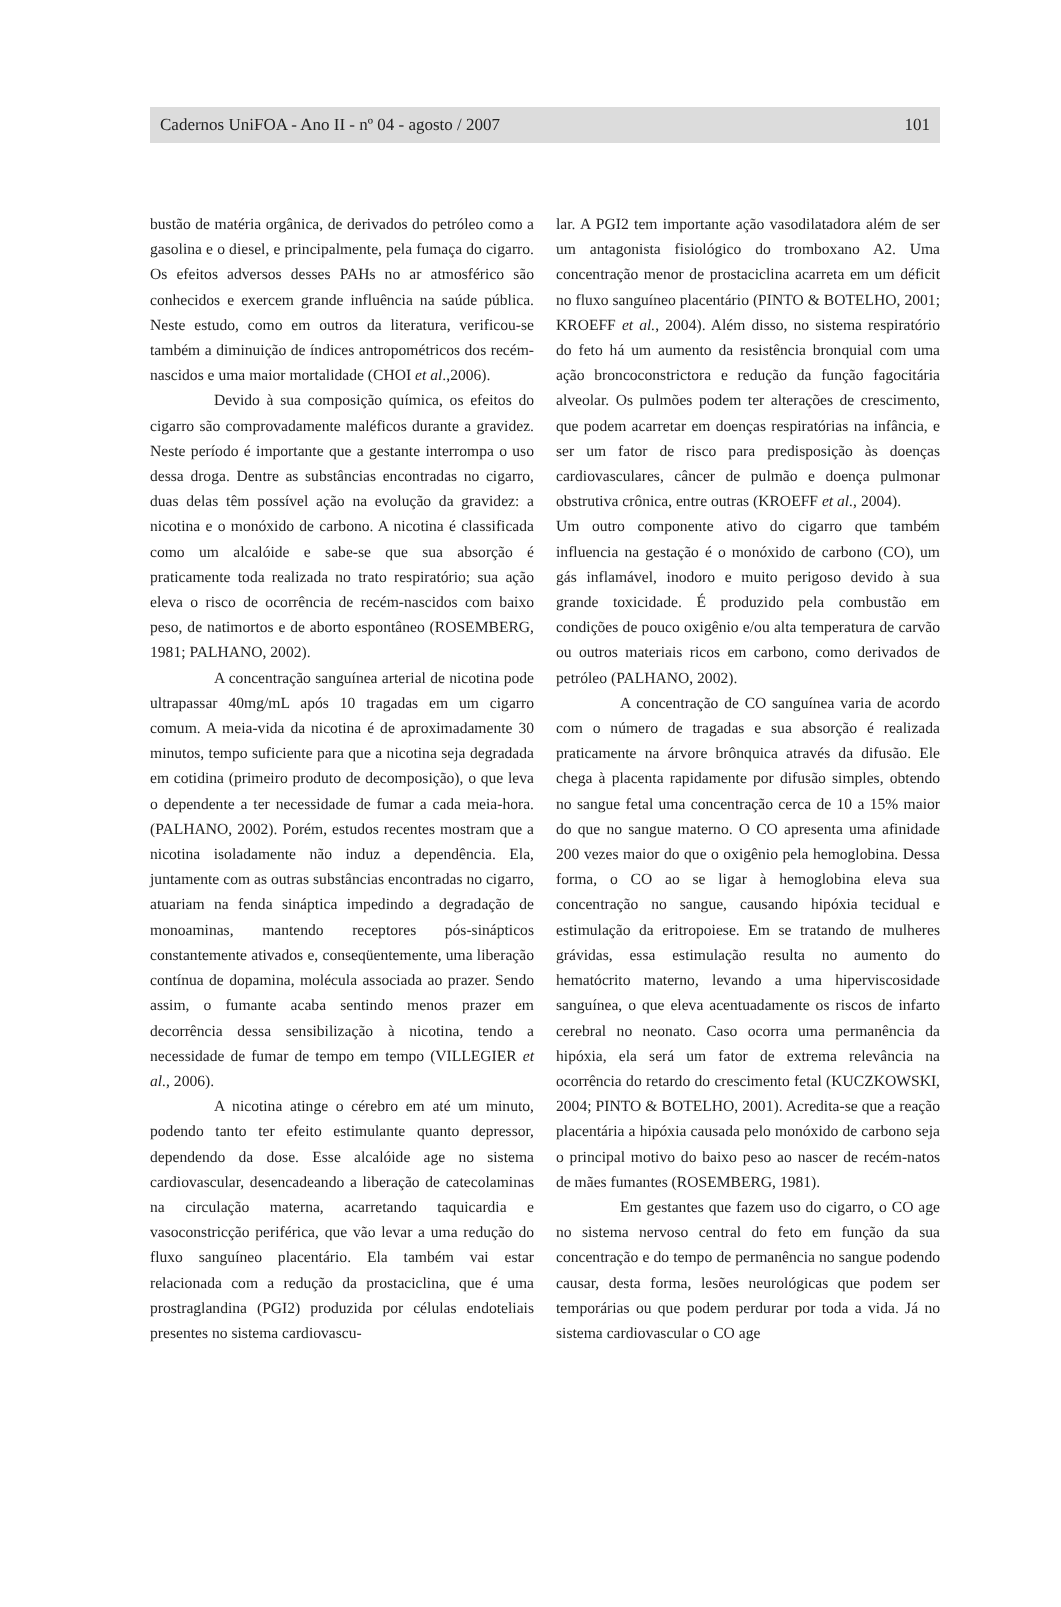Cadernos UniFOA - Ano II - nº 04 - agosto / 2007 101
bustão de matéria orgânica, de derivados do petróleo como a gasolina e o diesel, e principalmente, pela fumaça do cigarro. Os efeitos adversos desses PAHs no ar atmosférico são conhecidos e exercem grande influência na saúde pública. Neste estudo, como em outros da literatura, verificou-se também a diminuição de índices antropométricos dos recém-nascidos e uma maior mortalidade (CHOI et al.,2006).
Devido à sua composição química, os efeitos do cigarro são comprovadamente maléficos durante a gravidez. Neste período é importante que a gestante interrompa o uso dessa droga. Dentre as substâncias encontradas no cigarro, duas delas têm possível ação na evolução da gravidez: a nicotina e o monóxido de carbono. A nicotina é classificada como um alcalóide e sabe-se que sua absorção é praticamente toda realizada no trato respiratório; sua ação eleva o risco de ocorrência de recém-nascidos com baixo peso, de natimortos e de aborto espontâneo (ROSEMBERG, 1981; PALHANO, 2002).
A concentração sanguínea arterial de nicotina pode ultrapassar 40mg/mL após 10 tragadas em um cigarro comum. A meia-vida da nicotina é de aproximadamente 30 minutos, tempo suficiente para que a nicotina seja degradada em cotidina (primeiro produto de decomposição), o que leva o dependente a ter necessidade de fumar a cada meia-hora. (PALHANO, 2002). Porém, estudos recentes mostram que a nicotina isoladamente não induz a dependência. Ela, juntamente com as outras substâncias encontradas no cigarro, atuariam na fenda sináptica impedindo a degradação de monoaminas, mantendo receptores pós-sinápticos constantemente ativados e, conseqüentemente, uma liberação contínua de dopamina, molécula associada ao prazer. Sendo assim, o fumante acaba sentindo menos prazer em decorrência dessa sensibilização à nicotina, tendo a necessidade de fumar de tempo em tempo (VILLEGIER et al., 2006).
A nicotina atinge o cérebro em até um minuto, podendo tanto ter efeito estimulante quanto depressor, dependendo da dose. Esse alcalóide age no sistema cardiovascular, desencadeando a liberação de catecolaminas na circulação materna, acarretando taquicardia e vasoconstricção periférica, que vão levar a uma redução do fluxo sanguíneo placentário. Ela também vai estar relacionada com a redução da prostaciclina, que é uma prostraglandina (PGI2) produzida por células endoteliais presentes no sistema cardiovascu-
lar. A PGI2 tem importante ação vasodilatadora além de ser um antagonista fisiológico do tromboxano A2. Uma concentração menor de prostaciclina acarreta em um déficit no fluxo sanguíneo placentário (PINTO & BOTELHO, 2001; KROEFF et al., 2004). Além disso, no sistema respiratório do feto há um aumento da resistência bronquial com uma ação broncoconstrictora e redução da função fagocitária alveolar. Os pulmões podem ter alterações de crescimento, que podem acarretar em doenças respiratórias na infância, e ser um fator de risco para predisposição às doenças cardiovasculares, câncer de pulmão e doença pulmonar obstrutiva crônica, entre outras (KROEFF et al., 2004).
Um outro componente ativo do cigarro que também influencia na gestação é o monóxido de carbono (CO), um gás inflamável, inodoro e muito perigoso devido à sua grande toxicidade. É produzido pela combustão em condições de pouco oxigênio e/ou alta temperatura de carvão ou outros materiais ricos em carbono, como derivados de petróleo (PALHANO, 2002).
A concentração de CO sanguínea varia de acordo com o número de tragadas e sua absorção é realizada praticamente na árvore brônquica através da difusão. Ele chega à placenta rapidamente por difusão simples, obtendo no sangue fetal uma concentração cerca de 10 a 15% maior do que no sangue materno. O CO apresenta uma afinidade 200 vezes maior do que o oxigênio pela hemoglobina. Dessa forma, o CO ao se ligar à hemoglobina eleva sua concentração no sangue, causando hipóxia tecidual e estimulação da eritropoiese. Em se tratando de mulheres grávidas, essa estimulação resulta no aumento do hematócrito materno, levando a uma hiperviscosidade sanguínea, o que eleva acentuadamente os riscos de infarto cerebral no neonato. Caso ocorra uma permanência da hipóxia, ela será um fator de extrema relevância na ocorrência do retardo do crescimento fetal (KUCZKOWSKI, 2004; PINTO & BOTELHO, 2001). Acredita-se que a reação placentária a hipóxia causada pelo monóxido de carbono seja o principal motivo do baixo peso ao nascer de recém-natos de mães fumantes (ROSEMBERG, 1981).
Em gestantes que fazem uso do cigarro, o CO age no sistema nervoso central do feto em função da sua concentração e do tempo de permanência no sangue podendo causar, desta forma, lesões neurológicas que podem ser temporárias ou que podem perdurar por toda a vida. Já no sistema cardiovascular o CO age